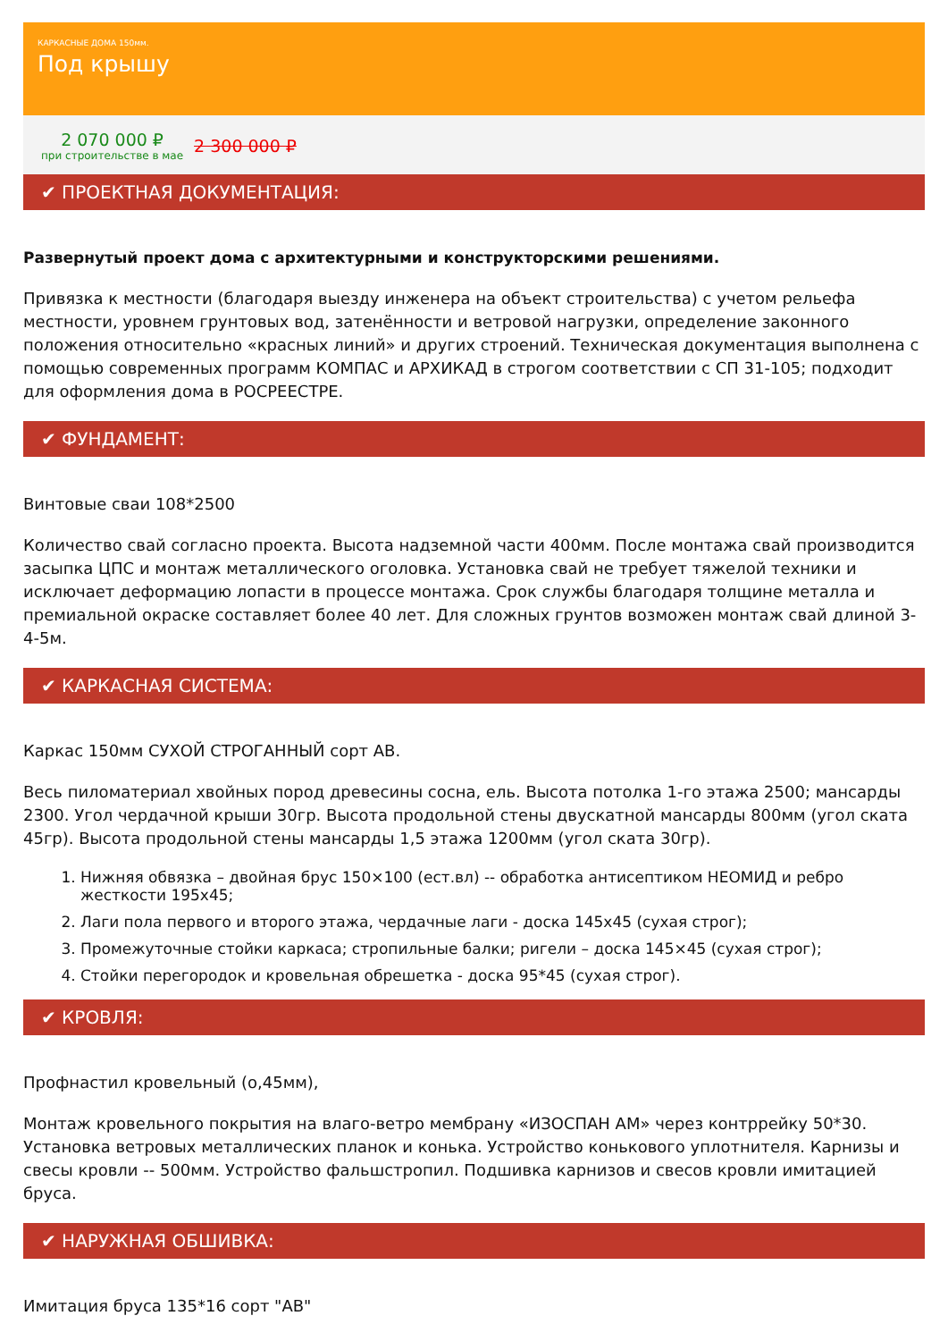КАРКАСНЫЕ ДОМА 150мм.
Под крышу
2 070 000 ₽
при строительстве в мае
2 300 000 ₽
✔ ПРОЕКТНАЯ ДОКУМЕНТАЦИЯ:
Развернутый проект дома с архитектурными и конструкторскими решениями.
Привязка к местности (благодаря выезду инженера на объект строительства) с учетом рельефа местности, уровнем грунтовых вод, затенённости и ветровой нагрузки, определение законного положения относительно «красных линий» и других строений. Техническая документация выполнена с помощью современных программ КОМПАС и АРХИКАД в строгом соответствии с СП 31-105; подходит для оформления дома в РОСРЕЕСТРЕ.
✔ ФУНДАМЕНТ:
Винтовые сваи 108*2500
Количество свай согласно проекта. Высота надземной части 400мм. После монтажа свай производится засыпка ЦПС и монтаж металлического оголовка. Установка свай не требует тяжелой техники и исключает деформацию лопасти в процессе монтажа. Срок службы благодаря толщине металла и премиальной окраске составляет более 40 лет. Для сложных грунтов возможен монтаж свай длиной 3-4-5м.
✔ КАРКАСНАЯ СИСТЕМА:
Каркас 150мм СУХОЙ СТРОГАННЫЙ сорт АВ.
Весь пиломатериал хвойных пород древесины сосна, ель. Высота потолка 1-го этажа 2500; мансарды 2300. Угол чердачной крыши 30гр. Высота продольной стены двускатной мансарды 800мм (угол ската 45гр). Высота продольной стены мансарды 1,5 этажа 1200мм (угол ската 30гр).
1. Нижняя обвязка – двойная брус 150×100 (ест.вл) -- обработка антисептиком НЕОМИД и ребро жесткости 195х45;
2. Лаги пола первого и второго этажа, чердачные лаги - доска 145х45 (сухая строг);
3. Промежуточные стойки каркаса; стропильные балки; ригели – доска 145×45 (сухая строг);
4. Стойки перегородок и кровельная обрешетка - доска 95*45 (сухая строг).
✔ КРОВЛЯ:
Профнастил кровельный (о,45мм),
Монтаж кровельного покрытия на влаго-ветро мембрану «ИЗОСПАН АМ» через контррейку 50*30. Установка ветровых металлических планок и конька. Устройство конькового уплотнителя. Карнизы и свесы кровли -- 500мм. Устройство фальшстропил. Подшивка карнизов и свесов кровли имитацией бруса.
✔ НАРУЖНАЯ ОБШИВКА:
Имитация бруса 135*16 сорт "АВ"